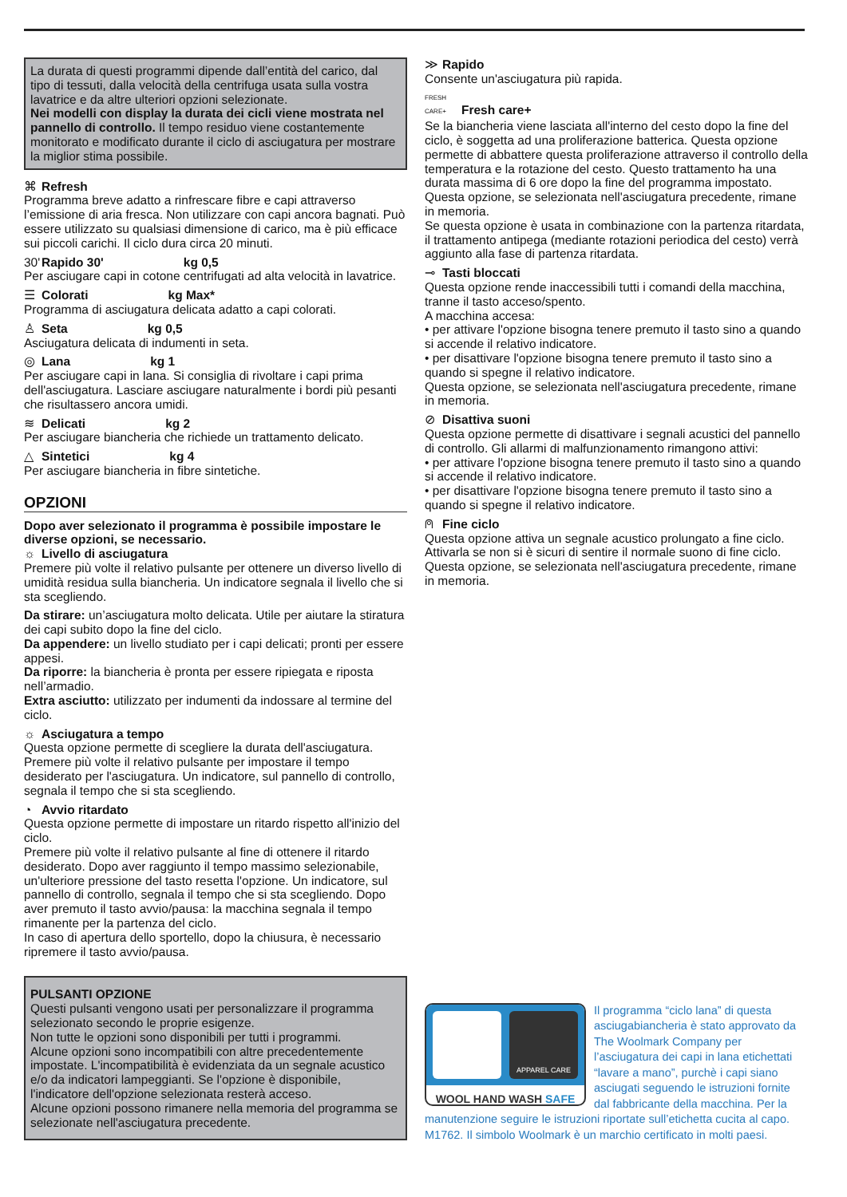La durata di questi programmi dipende dall’entità del carico, dal tipo di tessuti, dalla velocità della centrifuga usata sulla vostra lavatrice e da altre ulteriori opzioni selezionate.
Nei modelli con display la durata dei cicli viene mostrata nel pannello di controllo. Il tempo residuo viene costantemente monitorato e modificato durante il ciclo di asciugatura per mostrare la miglior stima possibile.
⌘ Refresh
Programma breve adatto a rinfrescare fibre e capi attraverso l’emissione di aria fresca. Non utilizzare con capi ancora bagnati. Può essere utilizzato su qualsiasi dimensione di carico, ma è più efficace sui piccoli carichi. Il ciclo dura circa 20 minuti.
30' Rapido 30' kg 0,5
Per asciugare capi in cotone centrifugati ad alta velocità in lavatrice.
☰ Colorati kg Max*
Programma di asciugatura delicata adatto a capi colorati.
♙ Seta kg 0,5
Asciugatura delicata di indumenti in seta.
◎ Lana kg 1
Per asciugare capi in lana. Si consiglia di rivoltare i capi prima dell'asciugatura. Lasciare asciugare naturalmente i bordi più pesanti che risultassero ancora umidi.
≋ Delicati kg 2
Per asciugare biancheria che richiede un trattamento delicato.
△ Sintetici kg 4
Per asciugare biancheria in fibre sintetiche.
OPZIONI
Dopo aver selezionato il programma è possibile impostare le diverse opzioni, se necessario.
☼ Livello di asciugatura
Premere più volte il relativo pulsante per ottenere un diverso livello di umidità residua sulla biancheria. Un indicatore segnala il livello che si sta scegliendo.
Da stirare: un’asciugatura molto delicata. Utile per aiutare la stiratura dei capi subito dopo la fine del ciclo.
Da appendere: un livello studiato per i capi delicati; pronti per essere appesi.
Da riporre: la biancheria è pronta per essere ripiegata e riposta nell’armadio.
Extra asciutto: utilizzato per indumenti da indossare al termine del ciclo.
☼ Asciugatura a tempo
Questa opzione permette di scegliere la durata dell'asciugatura.
Premere più volte il relativo pulsante per impostare il tempo desiderato per l'asciugatura. Un indicatore, sul pannello di controllo, segnala il tempo che si sta scegliendo.
◔ Avvio ritardato
Questa opzione permette di impostare un ritardo rispetto all'inizio del ciclo.
Premere più volte il relativo pulsante al fine di ottenere il ritardo desiderato. Dopo aver raggiunto il tempo massimo selezionabile, un'ulteriore pressione del tasto resetta l'opzione. Un indicatore, sul pannello di controllo, segnala il tempo che si sta scegliendo. Dopo aver premuto il tasto avvio/pausa: la macchina segnala il tempo rimanente per la partenza del ciclo.
In caso di apertura dello sportello, dopo la chiusura, è necessario ripremere il tasto avvio/pausa.
PULSANTI OPZIONE
Questi pulsanti vengono usati per personalizzare il programma selezionato secondo le proprie esigenze.
Non tutte le opzioni sono disponibili per tutti i programmi.
Alcune opzioni sono incompatibili con altre precedentemente impostate. L'incompatibilità è evidenziata da un segnale acustico e/o da indicatori lampeggianti. Se l'opzione è disponibile, l'indicatore dell'opzione selezionata resterà acceso.
Alcune opzioni possono rimanere nella memoria del programma se selezionate nell'asciugatura precedente.
≫ Rapido
Consente un'asciugatura più rapida.
FRESH CARE+ Fresh care+
Se la biancheria viene lasciata all'interno del cesto dopo la fine del ciclo, è soggetta ad una proliferazione batterica. Questa opzione permette di abbattere questa proliferazione attraverso il controllo della temperatura e la rotazione del cesto. Questo trattamento ha una durata massima di 6 ore dopo la fine del programma impostato. Questa opzione, se selezionata nell'asciugatura precedente, rimane in memoria.
Se questa opzione è usata in combinazione con la partenza ritardata, il trattamento antipega (mediante rotazioni periodica del cesto) verrà aggiunto alla fase di partenza ritardata.
⊸ Tasti bloccati
Questa opzione rende inaccessibili tutti i comandi della macchina, tranne il tasto acceso/spento.
A macchina accesa:
• per attivare l'opzione bisogna tenere premuto il tasto sino a quando si accende il relativo indicatore.
• per disattivare l'opzione bisogna tenere premuto il tasto sino a quando si spegne il relativo indicatore.
Questa opzione, se selezionata nell'asciugatura precedente, rimane in memoria.
⊘ Disattiva suoni
Questa opzione permette di disattivare i segnali acustici del pannello di controllo. Gli allarmi di malfunzionamento rimangono attivi:
• per attivare l'opzione bisogna tenere premuto il tasto sino a quando si accende il relativo indicatore.
• per disattivare l'opzione bisogna tenere premuto il tasto sino a quando si spegne il relativo indicatore.
⍝ Fine ciclo
Questa opzione attiva un segnale acustico prolungato a fine ciclo. Attivarla se non si è sicuri di sentire il normale suono di fine ciclo. Questa opzione, se selezionata nell'asciugatura precedente, rimane in memoria.
APPAREL CARE
WOOL HAND WASH SAFE
Il programma “ciclo lana” di questa asciugabiancheria è stato approvato da The Woolmark Company per l’asciugatura dei capi in lana etichettati “lavare a mano”, purchè i capi siano asciugati seguendo le istruzioni fornite dal fabbricante della macchina. Per la manutenzione seguire le istruzioni riportate sull’etichetta cucita al capo. M1762. Il simbolo Woolmark è un marchio certificato in molti paesi.